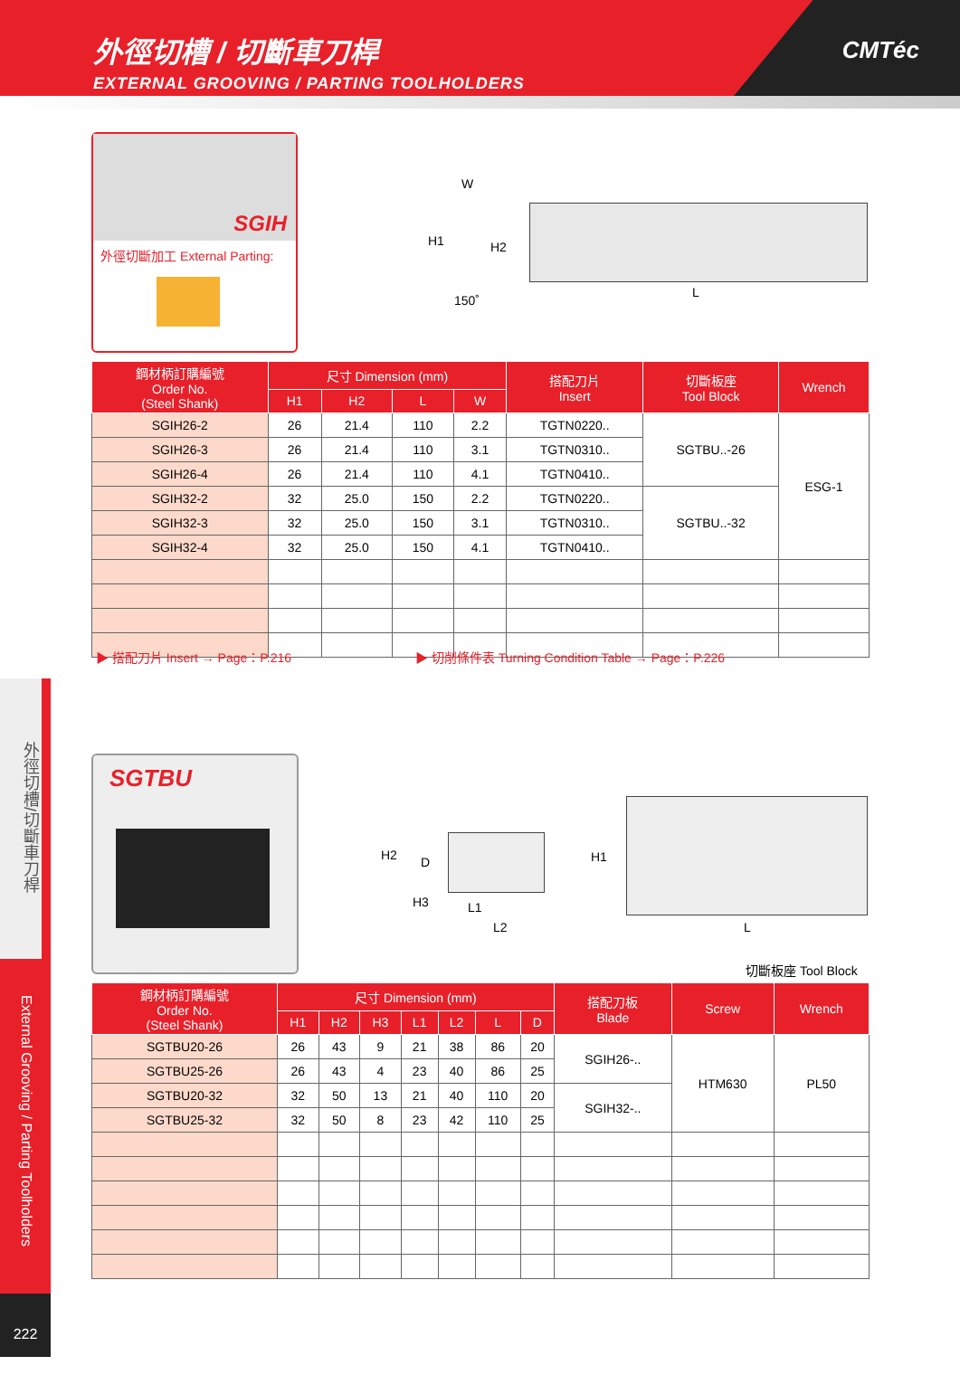外徑切槽 / 切斷車刀桿
EXTERNAL GROOVING / PARTING TOOLHOLDERS
CMTéc
SGIH
外徑切斷加工 External Parting:
W
H1 H2
150˚
L
| 鋼材柄訂購編號 Order No. (Steel Shank) | 尺寸 Dimension (mm) | | | | 搭配刀片 Insert | 切斷板座 Tool Block | Wrench |
| --- | --- | --- | --- | --- | --- | --- | --- |
| | H1 | H2 | L | W | | | |
| SGIH26-2 | 26 | 21.4 | 110 | 2.2 | TGTN0220.. | SGTBU..-26 | ESG-1 |
| SGIH26-3 | 26 | 21.4 | 110 | 3.1 | TGTN0310.. | | |
| SGIH26-4 | 26 | 21.4 | 110 | 4.1 | TGTN0410.. | | |
| SGIH32-2 | 32 | 25.0 | 150 | 2.2 | TGTN0220.. | SGTBU..-32 | |
| SGIH32-3 | 32 | 25.0 | 150 | 3.1 | TGTN0310.. | | |
| SGIH32-4 | 32 | 25.0 | 150 | 4.1 | TGTN0410.. | | |
▶ 搭配刀片 Insert → Page：P.216
▶ 切削條件表 Turning Condition Table → Page：P.226
外徑切槽/切斷車刀桿
External Grooving / Parting Toolholders
222
SGTBU
H2 D
H3 L1
L2
H1
L
切斷板座 Tool Block
| 鋼材柄訂購編號 Order No. (Steel Shank) | 尺寸 Dimension (mm) | | | | | | | 搭配刀板 Blade | Screw | Wrench |
| --- | --- | --- | --- | --- | --- | --- | --- | --- | --- | --- |
| | H1 | H2 | H3 | L1 | L2 | L | D | | | |
| SGTBU20-26 | 26 | 43 | 9 | 21 | 38 | 86 | 20 | SGIH26-.. | HTM630 | PL50 |
| SGTBU25-26 | 26 | 43 | 4 | 23 | 40 | 86 | 25 | | | |
| SGTBU20-32 | 32 | 50 | 13 | 21 | 40 | 110 | 20 | SGIH32-.. | | |
| SGTBU25-32 | 32 | 50 | 8 | 23 | 42 | 110 | 25 | | | |